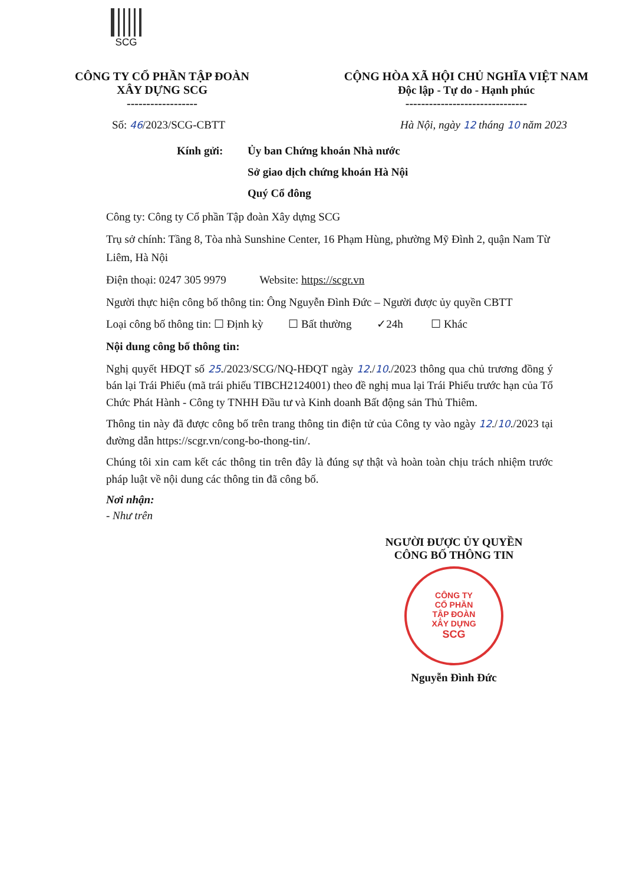SCG
CÔNG TY CỔ PHẦN TẬP ĐOÀN
XÂY DỰNG SCG
------------------
CỘNG HÒA XÃ HỘI CHỦ NGHĨA VIỆT NAM
Độc lập - Tự do - Hạnh phúc
-------------------------------
Số: 46/2023/SCG-CBTT Hà Nội, ngày 12 tháng 10 năm 2023
Kính gửi: Ủy ban Chứng khoán Nhà nước
Sở giao dịch chứng khoán Hà Nội
Quý Cổ đông
Công ty: Công ty Cổ phần Tập đoàn Xây dựng SCG
Trụ sở chính: Tầng 8, Tòa nhà Sunshine Center, 16 Phạm Hùng, phường Mỹ Đình 2, quận Nam Từ Liêm, Hà Nội
Điện thoại: 0247 305 9979 Website: https://scgr.vn
Người thực hiện công bố thông tin: Ông Nguyễn Đình Đức – Người được ủy quyền CBTT
Loại công bố thông tin: ☐ Định kỳ ☐ Bất thường ✓24h ☐ Khác
Nội dung công bố thông tin:
Nghị quyết HĐQT số 25./2023/SCG/NQ-HĐQT ngày 12./10./2023 thông qua chủ trương đồng ý bán lại Trái Phiếu (mã trái phiếu TIBCH2124001) theo đề nghị mua lại Trái Phiếu trước hạn của Tổ Chức Phát Hành - Công ty TNHH Đầu tư và Kinh doanh Bất động sản Thủ Thiêm.
Thông tin này đã được công bố trên trang thông tin điện tử của Công ty vào ngày 12./10./2023 tại đường dẫn https://scgr.vn/cong-bo-thong-tin/.
Chúng tôi xin cam kết các thông tin trên đây là đúng sự thật và hoàn toàn chịu trách nhiệm trước pháp luật về nội dung các thông tin đã công bố.
Nơi nhận:
- Như trên
NGƯỜI ĐƯỢC ỦY QUYỀN
CÔNG BỐ THÔNG TIN
CÔNG TY
CỔ PHẦN
TẬP ĐOÀN
XÂY DỰNG
SCG
Nguyễn Đình Đức